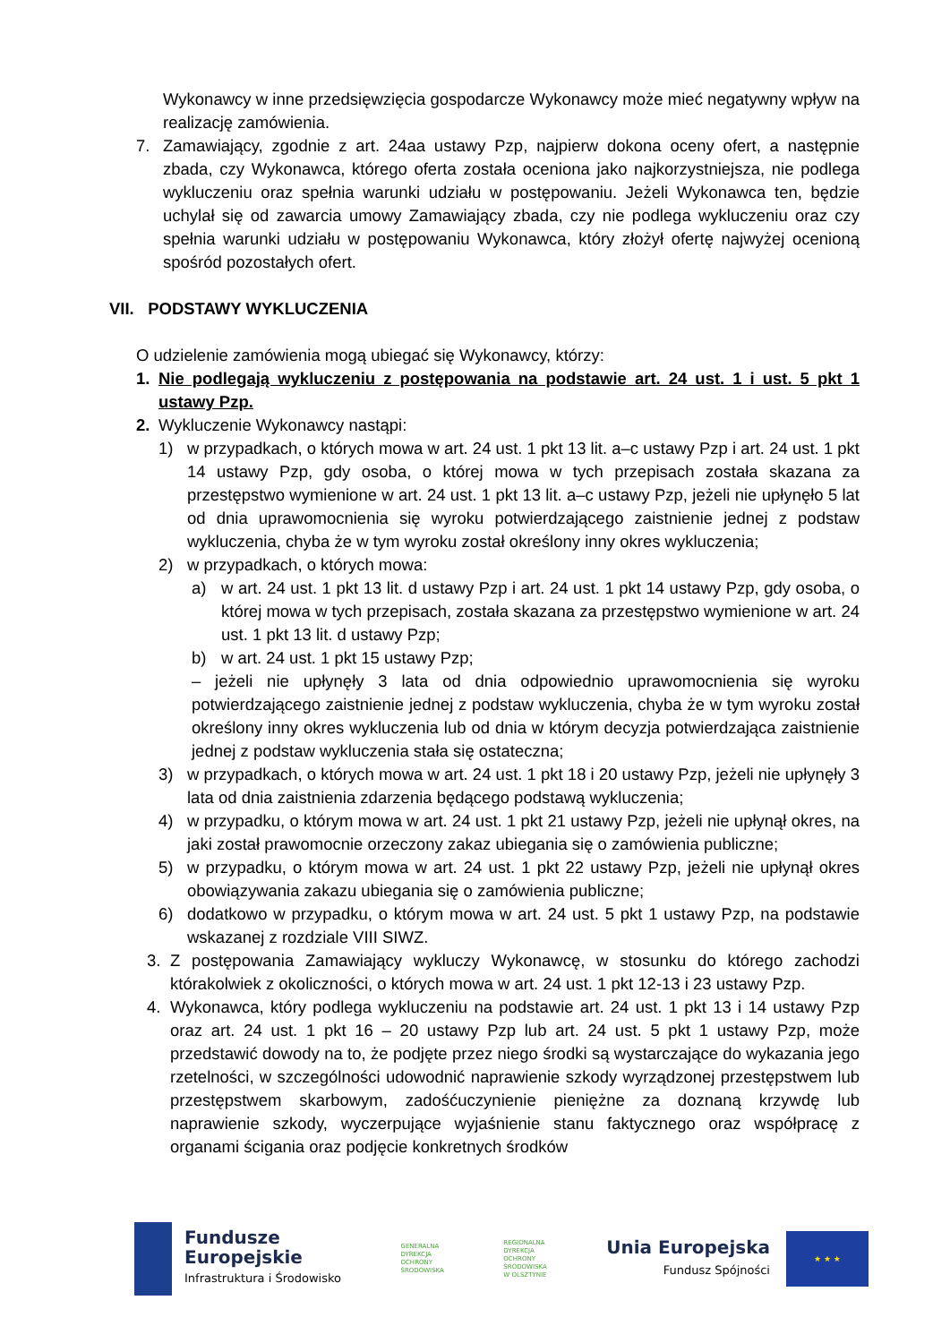Wykonawcy w inne przedsięwzięcia gospodarcze Wykonawcy może mieć negatywny wpływ na realizację zamówienia.
7. Zamawiający, zgodnie z art. 24aa ustawy Pzp, najpierw dokona oceny ofert, a następnie zbada, czy Wykonawca, którego oferta została oceniona jako najkorzystniejsza, nie podlega wykluczeniu oraz spełnia warunki udziału w postępowaniu. Jeżeli Wykonawca ten, będzie uchylał się od zawarcia umowy Zamawiający zbada, czy nie podlega wykluczeniu oraz czy spełnia warunki udziału w postępowaniu Wykonawca, który złożył ofertę najwyżej ocenioną spośród pozostałych ofert.
VII. PODSTAWY WYKLUCZENIA
O udzielenie zamówienia mogą ubiegać się Wykonawcy, którzy:
1. Nie podlegają wykluczeniu z postępowania na podstawie art. 24 ust. 1 i ust. 5 pkt 1 ustawy Pzp.
2. Wykluczenie Wykonawcy nastąpi:
1) w przypadkach, o których mowa w art. 24 ust. 1 pkt 13 lit. a–c ustawy Pzp i art. 24 ust. 1 pkt 14 ustawy Pzp, gdy osoba, o której mowa w tych przepisach została skazana za przestępstwo wymienione w art. 24 ust. 1 pkt 13 lit. a–c ustawy Pzp, jeżeli nie upłynęło 5 lat od dnia uprawomocnienia się wyroku potwierdzającego zaistnienie jednej z podstaw wykluczenia, chyba że w tym wyroku został określony inny okres wykluczenia;
2) w przypadkach, o których mowa:
a) w art. 24 ust. 1 pkt 13 lit. d ustawy Pzp i art. 24 ust. 1 pkt 14 ustawy Pzp, gdy osoba, o której mowa w tych przepisach, została skazana za przestępstwo wymienione w art. 24 ust. 1 pkt 13 lit. d ustawy Pzp;
b) w art. 24 ust. 1 pkt 15 ustawy Pzp;
– jeżeli nie upłynęły 3 lata od dnia odpowiednio uprawomocnienia się wyroku potwierdzającego zaistnienie jednej z podstaw wykluczenia, chyba że w tym wyroku został określony inny okres wykluczenia lub od dnia w którym decyzja potwierdzająca zaistnienie jednej z podstaw wykluczenia stała się ostateczna;
3) w przypadkach, o których mowa w art. 24 ust. 1 pkt 18 i 20 ustawy Pzp, jeżeli nie upłynęły 3 lata od dnia zaistnienia zdarzenia będącego podstawą wykluczenia;
4) w przypadku, o którym mowa w art. 24 ust. 1 pkt 21 ustawy Pzp, jeżeli nie upłynął okres, na jaki został prawomocnie orzeczony zakaz ubiegania się o zamówienia publiczne;
5) w przypadku, o którym mowa w art. 24 ust. 1 pkt 22 ustawy Pzp, jeżeli nie upłynął okres obowiązywania zakazu ubiegania się o zamówienia publiczne;
6) dodatkowo w przypadku, o którym mowa w art. 24 ust. 5 pkt 1 ustawy Pzp, na podstawie wskazanej z rozdziale VIII SIWZ.
3. Z postępowania Zamawiający wykluczy Wykonawcę, w stosunku do którego zachodzi którakolwiek z okoliczności, o których mowa w art. 24 ust. 1 pkt 12-13 i 23 ustawy Pzp.
4. Wykonawca, który podlega wykluczeniu na podstawie art. 24 ust. 1 pkt 13 i 14 ustawy Pzp oraz art. 24 ust. 1 pkt 16 – 20 ustawy Pzp lub art. 24 ust. 5 pkt 1 ustawy Pzp, może przedstawić dowody na to, że podjęte przez niego środki są wystarczające do wykazania jego rzetelności, w szczególności udowodnić naprawienie szkody wyrządzonej przestępstwem lub przestępstwem skarbowym, zadośćuczynienie pieniężne za doznaną krzywdę lub naprawienie szkody, wyczerpujące wyjaśnienie stanu faktycznego oraz współpracę z organami ścigania oraz podjęcie konkretnych środków
Fundusze
Europejskie
Infrastruktura i Środowisko
GENERALNA
DYREKCJA
OCHRONY
ŚRODOWISKA
REGIONALNA
DYREKCJA
OCHRONY
ŚRODOWISKA
W OLSZTYNIE
Unia Europejska
Fundusz Spójności
★ ★ ★